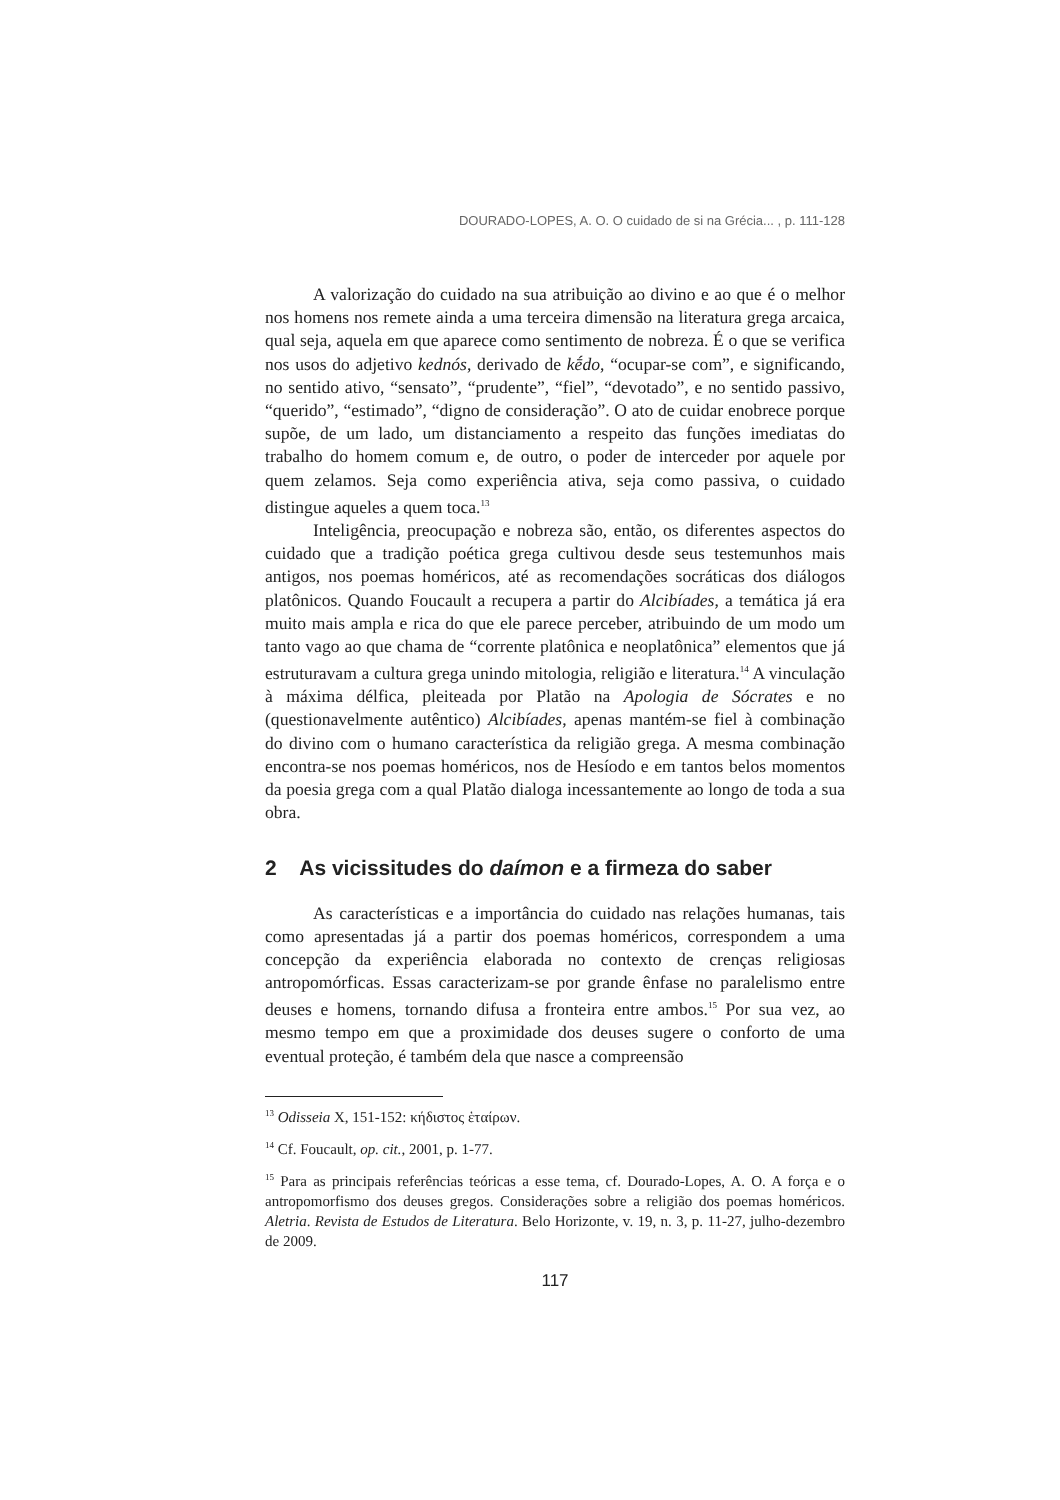DOURADO-LOPES, A. O. O cuidado de si na Grécia... , p. 111-128
A valorização do cuidado na sua atribuição ao divino e ao que é o melhor nos homens nos remete ainda a uma terceira dimensão na literatura grega arcaica, qual seja, aquela em que aparece como sentimento de nobreza. É o que se verifica nos usos do adjetivo kednós, derivado de kḗdo, “ocupar-se com”, e significando, no sentido ativo, “sensato”, “prudente”, “fiel”, “devotado”, e no sentido passivo, “querido”, “estimado”, “digno de consideração”. O ato de cuidar enobrece porque supõe, de um lado, um distanciamento a respeito das funções imediatas do trabalho do homem comum e, de outro, o poder de interceder por aquele por quem zelamos. Seja como experiência ativa, seja como passiva, o cuidado distingue aqueles a quem toca.<sup>13</sup>
Inteligência, preocupação e nobreza são, então, os diferentes aspectos do cuidado que a tradição poética grega cultivou desde seus testemunhos mais antigos, nos poemas homéricos, até as recomendações socráticas dos diálogos platônicos. Quando Foucault a recupera a partir do Alcibíades, a temática já era muito mais ampla e rica do que ele parece perceber, atribuindo de um modo um tanto vago ao que chama de “corrente platônica e neoplatônica” elementos que já estruturavam a cultura grega unindo mitologia, religião e literatura.<sup>14</sup> A vinculação à máxima délfica, pleiteada por Platão na Apologia de Sócrates e no (questionavelmente autêntico) Alcibíades, apenas mantém-se fiel à combinação do divino com o humano característica da religião grega. A mesma combinação encontra-se nos poemas homéricos, nos de Hesíodo e em tantos belos momentos da poesia grega com a qual Platão dialoga incessantemente ao longo de toda a sua obra.
2 As vicissitudes do daímon e a firmeza do saber
As características e a importância do cuidado nas relações humanas, tais como apresentadas já a partir dos poemas homéricos, correspondem a uma concepção da experiência elaborada no contexto de crenças religiosas antropomórficas. Essas caracterizam-se por grande ênfase no paralelismo entre deuses e homens, tornando difusa a fronteira entre ambos.<sup>15</sup> Por sua vez, ao mesmo tempo em que a proximidade dos deuses sugere o conforto de uma eventual proteção, é também dela que nasce a compreensão
<sup>13</sup> Odisseia X, 151-152: κήδιστος ἑταίρων.
<sup>14</sup> Cf. Foucault, op. cit., 2001, p. 1-77.
<sup>15</sup> Para as principais referências teóricas a esse tema, cf. Dourado-Lopes, A. O. A força e o antropomorfismo dos deuses gregos. Considerações sobre a religião dos poemas homéricos. Aletria. Revista de Estudos de Literatura. Belo Horizonte, v. 19, n. 3, p. 11-27, julho-dezembro de 2009.
117